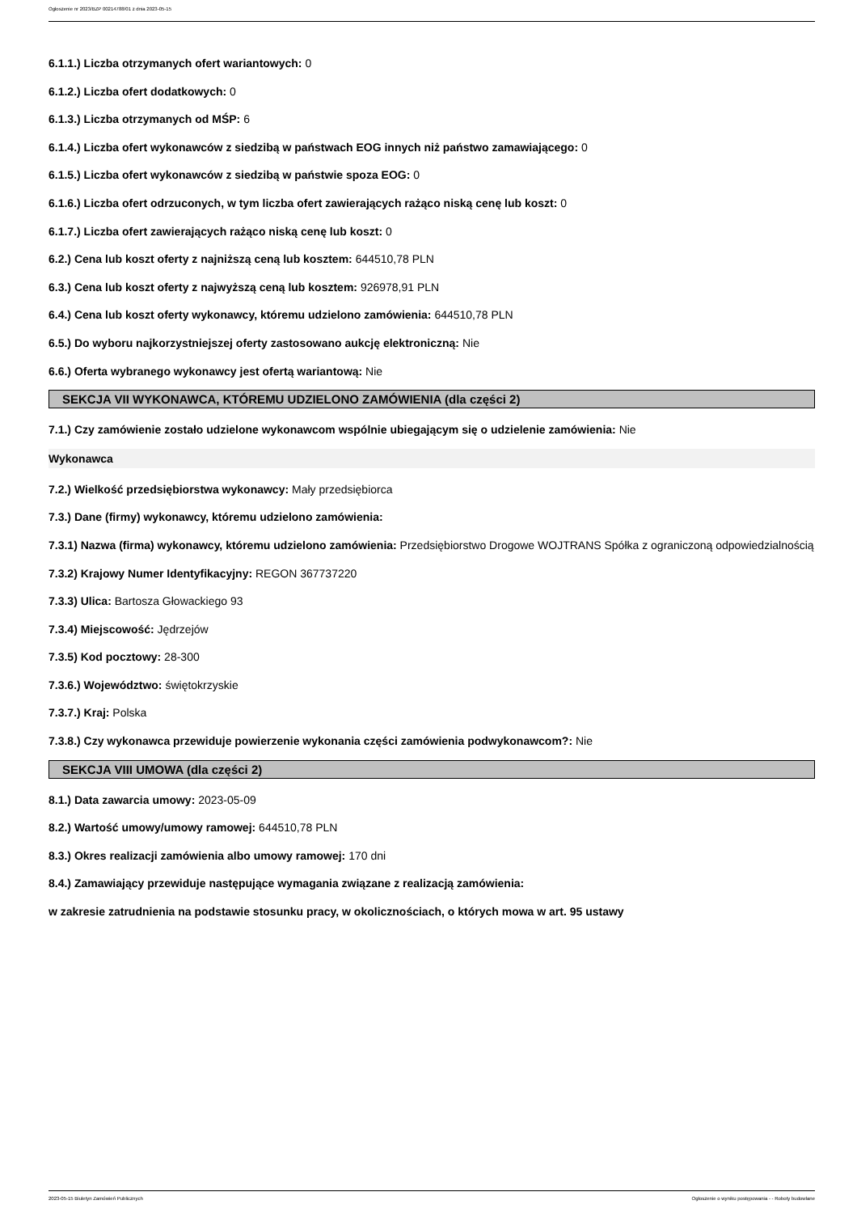Ogłoszenie nr 2023/BZP 00214788/01 z dnia 2023-05-15
6.1.1.) Liczba otrzymanych ofert wariantowych: 0
6.1.2.) Liczba ofert dodatkowych: 0
6.1.3.) Liczba otrzymanych od MŚP: 6
6.1.4.) Liczba ofert wykonawców z siedzibą w państwach EOG innych niż państwo zamawiającego: 0
6.1.5.) Liczba ofert wykonawców z siedzibą w państwie spoza EOG: 0
6.1.6.) Liczba ofert odrzuconych, w tym liczba ofert zawierających rażąco niską cenę lub koszt: 0
6.1.7.) Liczba ofert zawierających rażąco niską cenę lub koszt: 0
6.2.) Cena lub koszt oferty z najniższą ceną lub kosztem: 644510,78 PLN
6.3.) Cena lub koszt oferty z najwyższą ceną lub kosztem: 926978,91 PLN
6.4.) Cena lub koszt oferty wykonawcy, któremu udzielono zamówienia: 644510,78 PLN
6.5.) Do wyboru najkorzystniejszej oferty zastosowano aukcję elektroniczną: Nie
6.6.) Oferta wybranego wykonawcy jest ofertą wariantową: Nie
SEKCJA VII WYKONAWCA, KTÓREMU UDZIELONO ZAMÓWIENIA (dla części 2)
7.1.) Czy zamówienie zostało udzielone wykonawcom wspólnie ubiegającym się o udzielenie zamówienia: Nie
Wykonawca
7.2.) Wielkość przedsiębiorstwa wykonawcy: Mały przedsiębiorca
7.3.) Dane (firmy) wykonawcy, któremu udzielono zamówienia:
7.3.1) Nazwa (firma) wykonawcy, któremu udzielono zamówienia: Przedsiębiorstwo Drogowe WOJTRANS Spółka z ograniczoną odpowiedzialnością
7.3.2) Krajowy Numer Identyfikacyjny: REGON 367737220
7.3.3) Ulica: Bartosza Głowackiego 93
7.3.4) Miejscowość: Jędrzejów
7.3.5) Kod pocztowy: 28-300
7.3.6.) Województwo: świętokrzyskie
7.3.7.) Kraj: Polska
7.3.8.) Czy wykonawca przewiduje powierzenie wykonania części zamówienia podwykonawcom?: Nie
SEKCJA VIII UMOWA (dla części 2)
8.1.) Data zawarcia umowy: 2023-05-09
8.2.) Wartość umowy/umowy ramowej: 644510,78 PLN
8.3.) Okres realizacji zamówienia albo umowy ramowej: 170 dni
8.4.) Zamawiający przewiduje następujące wymagania związane z realizacją zamówienia:
w zakresie zatrudnienia na podstawie stosunku pracy, w okolicznościach, o których mowa w art. 95 ustawy
2023-05-15 Biuletyn Zamówień Publicznych Ogłoszenie o wyniku postępowania - - Roboty budowlane